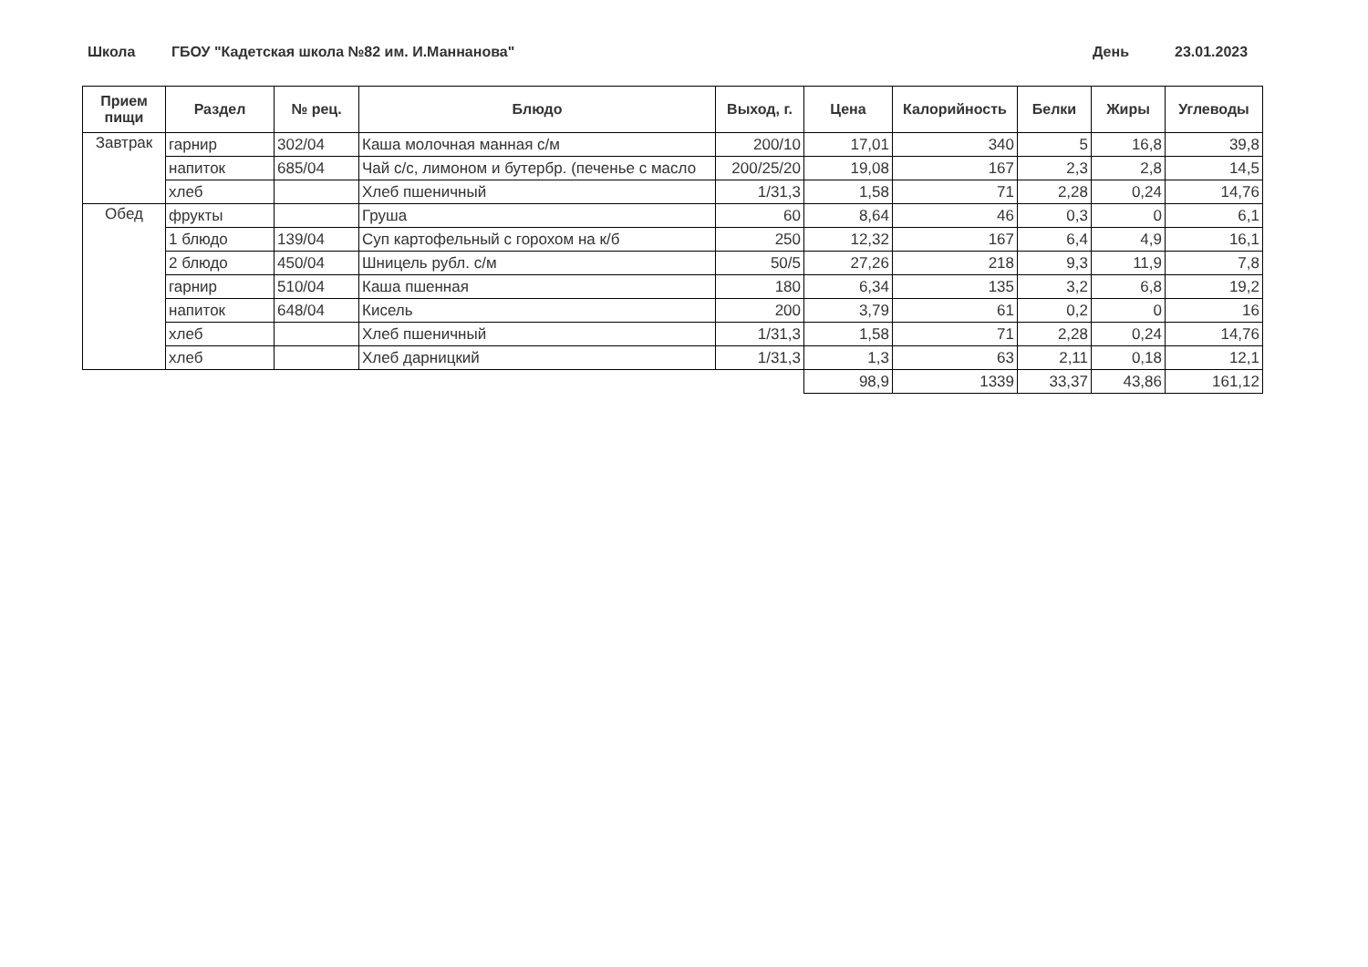Школа ГБОУ "Кадетская школа №82 им. И.Маннанова" День 23.01.2023
| Прием пищи | Раздел | № рец. | Блюдо | Выход, г. | Цена | Калорийность | Белки | Жиры | Углеводы |
| --- | --- | --- | --- | --- | --- | --- | --- | --- | --- |
| Завтрак | гарнир | 302/04 | Каша молочная манная с/м | 200/10 | 17,01 | 340 | 5 | 16,8 | 39,8 |
| | напиток | 685/04 | Чай с/с, лимоном и бутербр. (печенье с масло | 200/25/20 | 19,08 | 167 | 2,3 | 2,8 | 14,5 |
| | хлеб | | Хлеб пшеничный | 1/31,3 | 1,58 | 71 | 2,28 | 0,24 | 14,76 |
| Обед | фрукты | | Груша | 60 | 8,64 | 46 | 0,3 | 0 | 6,1 |
| | 1 блюдо | 139/04 | Суп картофельный с горохом на к/б | 250 | 12,32 | 167 | 6,4 | 4,9 | 16,1 |
| | 2 блюдо | 450/04 | Шницель рубл. с/м | 50/5 | 27,26 | 218 | 9,3 | 11,9 | 7,8 |
| | гарнир | 510/04 | Каша пшенная | 180 | 6,34 | 135 | 3,2 | 6,8 | 19,2 |
| | напиток | 648/04 | Кисель | 200 | 3,79 | 61 | 0,2 | 0 | 16 |
| | хлеб | | Хлеб пшеничный | 1/31,3 | 1,58 | 71 | 2,28 | 0,24 | 14,76 |
| | хлеб | | Хлеб дарницкий | 1/31,3 | 1,3 | 63 | 2,11 | 0,18 | 12,1 |
| | | | | | 98,9 | 1339 | 33,37 | 43,86 | 161,12 |